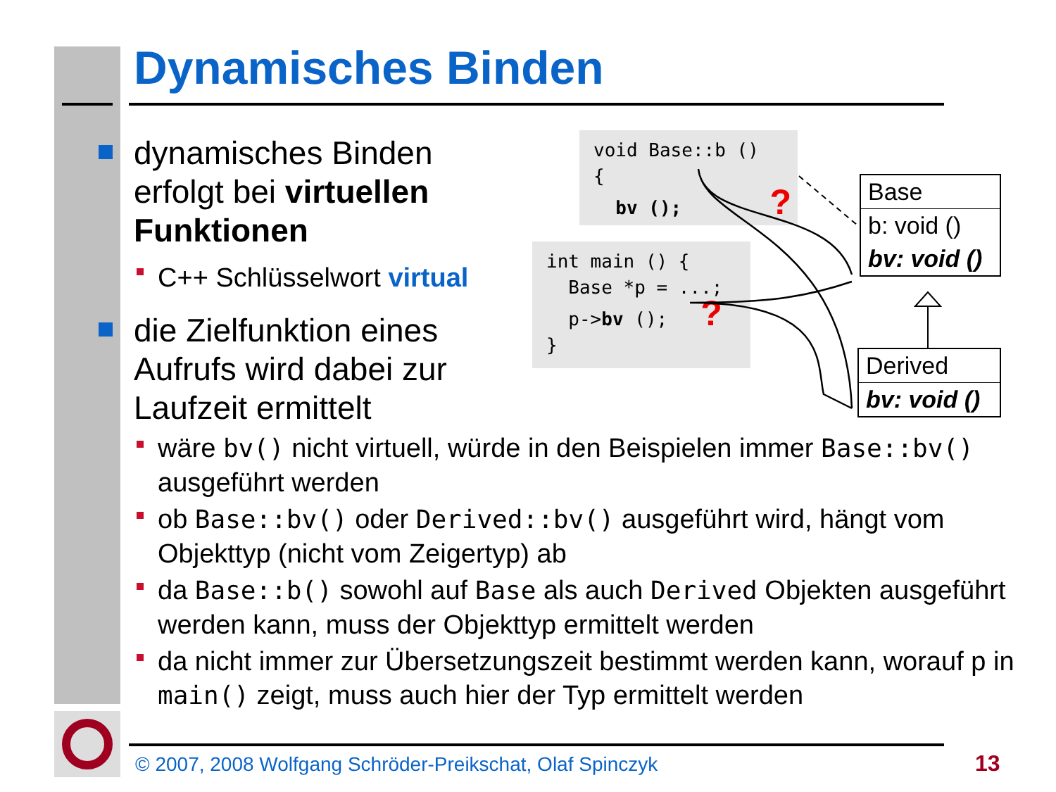Dynamisches Binden
dynamisches Binden erfolgt bei virtuellen Funktionen
C++ Schlüsselwort virtual
die Zielfunktion eines Aufrufs wird dabei zur Laufzeit ermittelt
void Base::b () { bv (); ?
int main () { Base *p = ...; p->bv (); ? }
Base
b: void ()
bv: void ()
Derived
bv: void ()
wäre bv() nicht virtuell, würde in den Beispielen immer Base::bv() ausgeführt werden
ob Base::bv() oder Derived::bv() ausgeführt wird, hängt vom Objekttyp (nicht vom Zeigertyp) ab
da Base::b() sowohl auf Base als auch Derived Objekten ausgeführt werden kann, muss der Objekttyp ermittelt werden
da nicht immer zur Übersetzungszeit bestimmt werden kann, worauf p in main() zeigt, muss auch hier der Typ ermittelt werden
© 2007, 2008 Wolfgang Schröder-Preikschat, Olaf Spinczyk
13